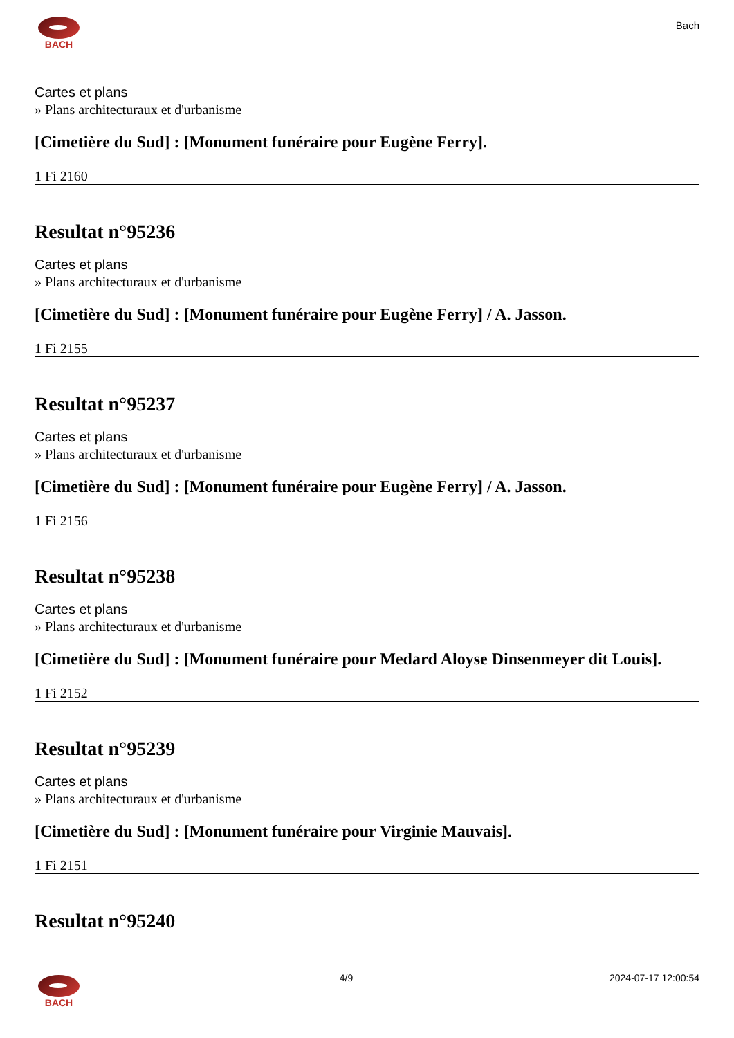BACH
Bach
Cartes et plans
» Plans architecturaux et d'urbanisme
[Cimetière du Sud] : [Monument funéraire pour Eugène Ferry].
1 Fi 2160
Resultat n°95236
Cartes et plans
» Plans architecturaux et d'urbanisme
[Cimetière du Sud] : [Monument funéraire pour Eugène Ferry] / A. Jasson.
1 Fi 2155
Resultat n°95237
Cartes et plans
» Plans architecturaux et d'urbanisme
[Cimetière du Sud] : [Monument funéraire pour Eugène Ferry] / A. Jasson.
1 Fi 2156
Resultat n°95238
Cartes et plans
» Plans architecturaux et d'urbanisme
[Cimetière du Sud] : [Monument funéraire pour Medard Aloyse Dinsenmeyer dit Louis].
1 Fi 2152
Resultat n°95239
Cartes et plans
» Plans architecturaux et d'urbanisme
[Cimetière du Sud] : [Monument funéraire pour Virginie Mauvais].
1 Fi 2151
Resultat n°95240
BACH 4/9 2024-07-17 12:00:54